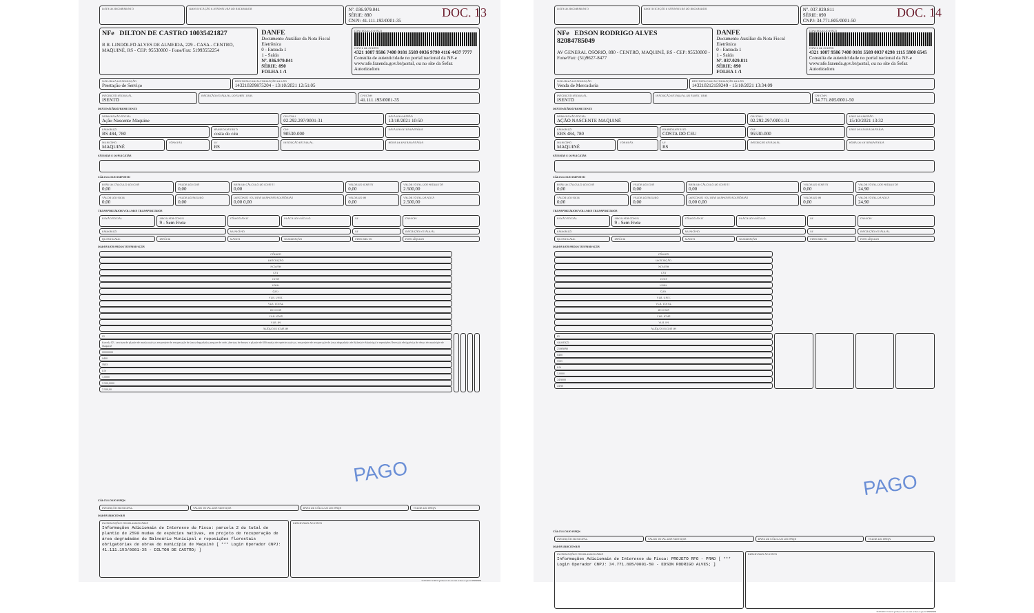DOC. 13
| DATA DE RECEBIMENTO | IDENTIFICAÇÃO E ASSINATURA DO RECEBEDOR | Nº. 036.979.041 SÉRIE: 890 CNPJ: 41.111.193/0001-35 |
| NFe DILTON DE CASTRO 10035421827 R R. LINDOLFO ALVES DE ALMEIDA, 229 - CASA - CENTRO, MAQUINÉ, RS - CEP: 95530000 - Fone/Fax: 51993552254 | DANFE Documento Auxiliar da Nota Fiscal Eletrônica 0 - Entrada 1 1 - Saída Nº. 036.979.041 SÉRIE: 890 FOLHA 1 /1 | CONTROLE DO FISCO CHAVE DE ACESSO 4321 1087 9586 7400 0181 5589 0036 9790 4116 4437 7777 Consulta de autenticidade no portal nacional da NF-e www.nfe.fazenda.gov.br/portal, ou no site da Sefaz Autorizadora |
| NATUREZA DA OPERAÇÃO Prestação de Serviço | PROTOCOLO DE AUTORIZAÇÃO DE USO 143210209875204 - 13/10/2021 12:51:05 |
| INSCRIÇÃO ESTADUAL ISENTO | INSCRIÇÃO ESTADUAL DO SUBST. TRIB. | CPF/CNPJ 41.111.193/0001-35 |
DESTINATÁRIO/REMETENTE
| NOME/RAZÃO SOCIAL Ação Nascente Maquine | | | CPF/CNPJ 02.292.297/0001-31 | DATA DA EMISSÃO 13/10/2021 10:50 |
| ENDEREÇO RS 484, 780 | | BAIRRO/DISTRITO costa do céu | CEP 90530-000 | DATA DA ENTRADA/SAÍDA |
| MUNICÍPIO MAQUINÉ | FONE/FAX | UF RS | INSCRIÇÃO ESTADUAL | HORA DE ENTRADA/SAÍDA |
FATURAS E DUPLICATAS
CÁLCULO DO IMPOSTO
| BASE DE CÁLCULO DO ICMS 0,00 | VALOR DO ICMS 0,00 | BASE DE CÁLCULO DO ICMS ST 0,00 | VALOR DO ICMS ST 0,00 | VALOR TOTAL DOS PRODUTOS 2.500,00 |
| VALOR DO FRETE 0,00 | VALOR DO SEGURO 0,00 | DESCONTO / OUTRAS DESPESAS ACESSÓRIAS 0,00 0,00 | VALOR DO IPI 0,00 | VALOR TOTAL DA NOTA 2.500,00 |
TRANSPORTADOR/VOLUMES TRANSPORTADOS
| RAZÃO SOCIAL | FRETE POR CONTA 9 - Sem Frete | CÓDIGO ANTT | PLACA DO VEÍCULO | UF | CNPJ/CPF |
| ENDEREÇO | | MUNICÍPIO | | UF | INSCRIÇÃO ESTADUAL |
| QUANTIDADE | ESPÉCIE | MARCA | NUMERAÇÃO | PESO BRUTO | PESO LÍQUIDO |
DADOS DOS PRODUTOS/SERVIÇOS
| CÓDIGO | DESCRIÇÃO | NCM/SH | CST | CFOP | UNID. | QTD. | VLR. UNIT. | VLR. TOTAL | BC ICMS | VLR. ICMS | VLR. IPI | ALÍQUOTA ICMS IPI |
| --- | --- | --- | --- | --- | --- | --- | --- | --- | --- | --- | --- | --- |
| 01 | Parcela 02 - serviços de plantio de mudas nativas em projeto de recuperação de áreas degradadas preparo do solo, abertura de berços e plantio de 600 mudas de espécies nativas, em projeto de recuperação de áreas degradadas do Balneário Municipal e reposições florestais obrigatórias de obras do município de Maquiné | 00000000 | 0400 | 5933 | UN | 1,0000 | 2.500,0000 | 2.500,00 | | | | |
PAGO
CÁLCULO DO ISSQN
| INSCRIÇÃO MUNICIPAL | VALOR TOTAL DOS SERVIÇOS | BASE DE CÁLCULO DO ISSQN | VALOR DO ISSQN |
DADOS ADICIONAIS
| INFORMAÇÕES COMPLEMENTARES Informações Adicionais de Interesse do Fisco: parcela 2 do total de plantio de 2590 mudas de espécies nativas, em projeto de recuperação de área degradadas do Balneário Municipal e reposições florestais obrigatórias de obras do município de Maquiné [ *** Login Operador CNPJ: 41.111.193/0001-35 - DILTON DE CASTRO; ] | RESERVADO AO FISCO |
13/10/2021 12:40:12 produzao nfe-extranet.sefazrs.rs.gov.br 999999999
DOC. 14
| DATA DE RECEBIMENTO | IDENTIFICAÇÃO E ASSINATURA DO RECEBEDOR | Nº. 037.029.811 SÉRIE: 890 CNPJ: 34.771.805/0001-50 |
| NFe EDSON RODRIGO ALVES 82084785049 AV GENERAL OSORIO, 890 - CENTRO, MAQUINÉ, RS - CEP: 95530000 - Fone/Fax: (51)9627-8477 | DANFE Documento Auxiliar da Nota Fiscal Eletrônica 0 - Entrada 1 1 - Saída Nº. 037.029.811 SÉRIE: 890 FOLHA 1 /1 | CONTROLE DO FISCO CHAVE DE ACESSO 4321 1087 9586 7400 0181 5589 0037 0298 1115 5900 6545 Consulta de autenticidade no portal nacional da NF-e www.nfe.fazenda.gov.br/portal, ou no site da Sefaz Autorizadora |
| NATUREZA DA OPERAÇÃO Venda de Mercadoria | PROTOCOLO DE AUTORIZAÇÃO DE USO 143210212159249 - 15/10/2021 13:34:09 |
| INSCRIÇÃO ESTADUAL ISENTO | INSCRIÇÃO ESTADUAL DO SUBST. TRIB. | CPF/CNPJ 34.771.805/0001-50 |
DESTINATÁRIO/REMETENTE
| NOME/RAZÃO SOCIAL AÇÃO NASCENTE MAQUINÉ | | | CPF/CNPJ 02.292.297/0001-31 | DATA DA EMISSÃO 15/10/2021 13:32 |
| ENDEREÇO ERS 484, 780 | | BAIRRO/DISTRITO COSTA DO CEU | CEP 95530-000 | DATA DA ENTRADA/SAÍDA |
| MUNICÍPIO MAQUINÉ | FONE/FAX | UF RS | INSCRIÇÃO ESTADUAL | HORA DE ENTRADA/SAÍDA |
FATURAS E DUPLICATAS
CÁLCULO DO IMPOSTO
| BASE DE CÁLCULO DO ICMS 0,00 | VALOR DO ICMS 0,00 | BASE DE CÁLCULO DO ICMS ST 0,00 | VALOR DO ICMS ST 0,00 | VALOR TOTAL DOS PRODUTOS 24,90 |
| VALOR DO FRETE 0,00 | VALOR DO SEGURO 0,00 | DESCONTO / OUTRAS DESPESAS ACESSÓRIAS 0,00 0,00 | VALOR DO IPI 0,00 | VALOR TOTAL DA NOTA 24,90 |
TRANSPORTADOR/VOLUMES TRANSPORTADOS
| RAZÃO SOCIAL | FRETE POR CONTA 9 - Sem Frete | CÓDIGO ANTT | PLACA DO VEÍCULO | UF | CNPJ/CPF |
| ENDEREÇO | | MUNICÍPIO | | UF | INSCRIÇÃO ESTADUAL |
| QUANTIDADE | ESPÉCIE | MARCA | NUMERAÇÃO | PESO BRUTO | PESO LÍQUIDO |
DADOS DOS PRODUTOS/SERVIÇOS
| CÓDIGO | DESCRIÇÃO | NCM/SH | CST | CFOP | UNID. | QTD. | VLR. UNIT. | VLR. TOTAL | BC ICMS | VLR. ICMS | VLR. IPI | ALÍQUOTA ICMS IPI |
| --- | --- | --- | --- | --- | --- | --- | --- | --- | --- | --- | --- | --- |
| 01 | ALMOÇO | 21069090 | 0400 | 5101 | UN | 1,0000 | 24,9000 | 24,90 | | | | |
PAGO
CÁLCULO DO ISSQN
| INSCRIÇÃO MUNICIPAL | VALOR TOTAL DOS SERVIÇOS | BASE DE CÁLCULO DO ISSQN | VALOR DO ISSQN |
DADOS ADICIONAIS
| INFORMAÇÕES COMPLEMENTARES Informações Adicionais de Interesse do Fisco: PROJETO RFO - PRAD [ *** Login Operador CNPJ: 34.771.805/0001-50 - EDSON RODRIGO ALVES; ] | RESERVADO AO FISCO |
15/10/2021 13:34:13 produzao nfe-extranet.sefazrs.rs.gov.br 999999999